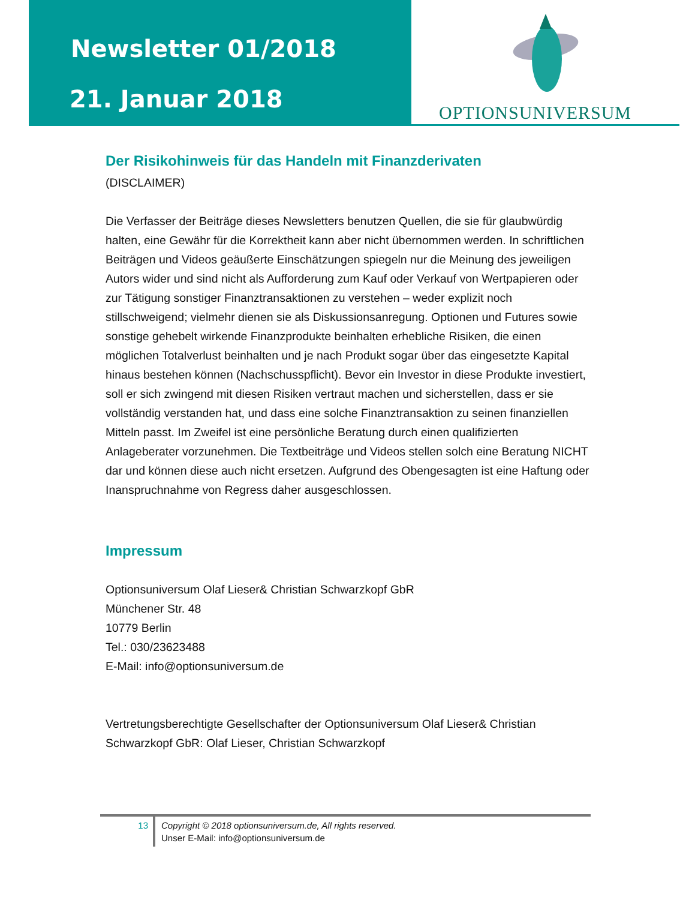Newsletter 01/2018
21. Januar 2018
OPTIONSUNIVERSUM
Der Risikohinweis für das Handeln mit Finanzderivaten
(DISCLAIMER)
Die Verfasser der Beiträge dieses Newsletters benutzen Quellen, die sie für glaubwürdig halten, eine Gewähr für die Korrektheit kann aber nicht übernommen werden. In schriftlichen Beiträgen und Videos geäußerte Einschätzungen spiegeln nur die Meinung des jeweiligen Autors wider und sind nicht als Aufforderung zum Kauf oder Verkauf von Wertpapieren oder zur Tätigung sonstiger Finanztransaktionen zu verstehen – weder explizit noch stillschweigend; vielmehr dienen sie als Diskussionsanregung. Optionen und Futures sowie sonstige gehebelt wirkende Finanzprodukte beinhalten erhebliche Risiken, die einen möglichen Totalverlust beinhalten und je nach Produkt sogar über das eingesetzte Kapital hinaus bestehen können (Nachschusspflicht). Bevor ein Investor in diese Produkte investiert, soll er sich zwingend mit diesen Risiken vertraut machen und sicherstellen, dass er sie vollständig verstanden hat, und dass eine solche Finanztransaktion zu seinen finanziellen Mitteln passt. Im Zweifel ist eine persönliche Beratung durch einen qualifizierten Anlageberater vorzunehmen. Die Textbeiträge und Videos stellen solch eine Beratung NICHT dar und können diese auch nicht ersetzen. Aufgrund des Obengesagten ist eine Haftung oder Inanspruchnahme von Regress daher ausgeschlossen.
Impressum
Optionsuniversum Olaf Lieser& Christian Schwarzkopf GbR
Münchener Str. 48
10779 Berlin
Tel.: 030/23623488
E-Mail: info@optionsuniversum.de
Vertretungsberechtigte Gesellschafter der Optionsuniversum Olaf Lieser& Christian Schwarzkopf GbR: Olaf Lieser, Christian Schwarzkopf
13
Copyright © 2018 optionsuniversum.de, All rights reserved.
Unser E-Mail: info@optionsuniversum.de